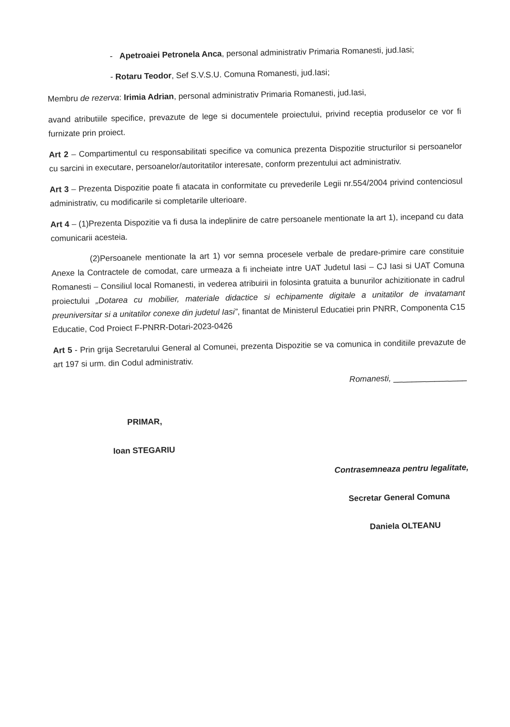- Apetroaiei Petronela Anca, personal administrativ Primaria Romanesti, jud.Iasi;
- Rotaru Teodor, Sef S.V.S.U. Comuna Romanesti, jud.Iasi;
Membru de rezerva: Irimia Adrian, personal administrativ Primaria Romanesti, jud.Iasi,
avand atributiile specifice, prevazute de lege si documentele proiectului, privind receptia produselor ce vor fi furnizate prin proiect.
Art 2 – Compartimentul cu responsabilitati specifice va comunica prezenta Dispozitie structurilor si persoanelor cu sarcini in executare, persoanelor/autoritatilor interesate, conform prezentului act administrativ.
Art 3 – Prezenta Dispozitie poate fi atacata in conformitate cu prevederile Legii nr.554/2004 privind contenciosul administrativ, cu modificarile si completarile ulterioare.
Art 4 – (1)Prezenta Dispozitie va fi dusa la indeplinire de catre persoanele mentionate la art 1), incepand cu data comunicarii acesteia.
(2)Persoanele mentionate la art 1) vor semna procesele verbale de predare-primire care constituie Anexe la Contractele de comodat, care urmeaza a fi incheiate intre UAT Judetul Iasi – CJ Iasi si UAT Comuna Romanesti – Consiliul local Romanesti, in vederea atribuirii in folosinta gratuita a bunurilor achizitionate in cadrul proiectului „Dotarea cu mobilier, materiale didactice si echipamente digitale a unitatilor de invatamant preuniversitar si a unitatilor conexe din judetul Iasi”, finantat de Ministerul Educatiei prin PNRR, Componenta C15 Educatie, Cod Proiect F-PNRR-Dotari-2023-0426
Art 5 - Prin grija Secretarului General al Comunei, prezenta Dispozitie se va comunica in conditiile prevazute de art 197 si urm. din Codul administrativ.
Romanesti, ________________
PRIMAR,
Ioan STEGARIU
Contrasemneaza pentru legalitate,
Secretar General Comuna
Daniela OLTEANU